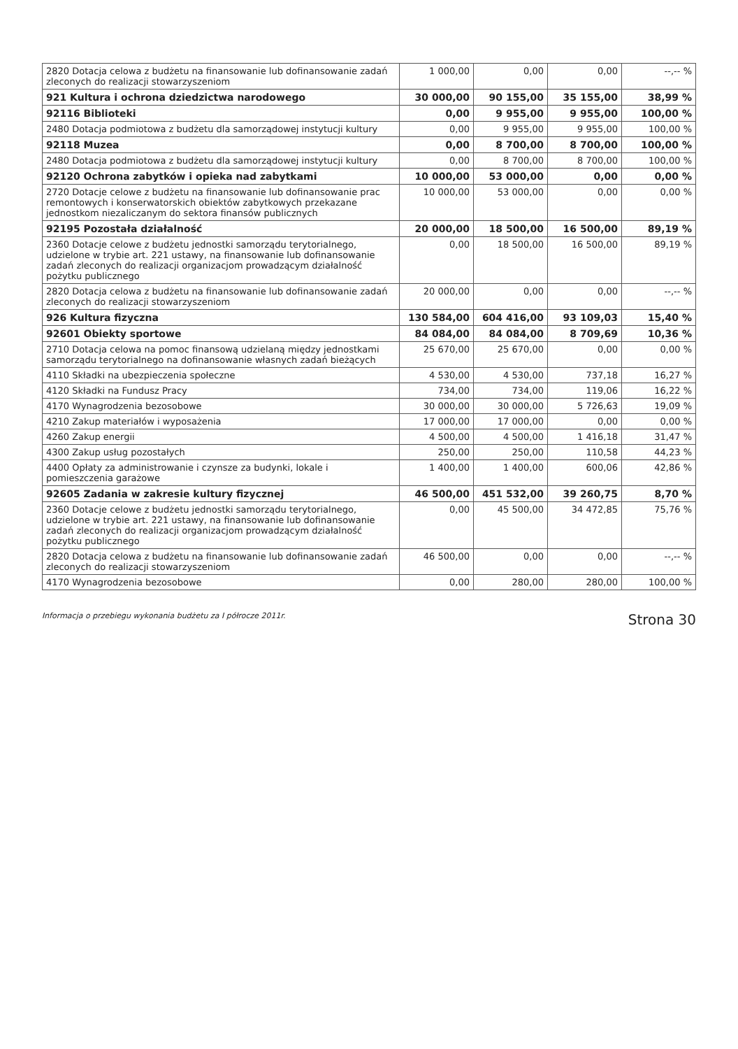| 2820 Dotacja celowa z budżetu na finansowanie lub dofinansowanie zadań zleconych do realizacji stowarzyszeniom | 1 000,00 | 0,00 | 0,00 | --,-- % |
| 921 Kultura i ochrona dziedzictwa narodowego | 30 000,00 | 90 155,00 | 35 155,00 | 38,99 % |
| 92116 Biblioteki | 0,00 | 9 955,00 | 9 955,00 | 100,00 % |
| 2480 Dotacja podmiotowa z budżetu dla samorządowej instytucji kultury | 0,00 | 9 955,00 | 9 955,00 | 100,00 % |
| 92118 Muzea | 0,00 | 8 700,00 | 8 700,00 | 100,00 % |
| 2480 Dotacja podmiotowa z budżetu dla samorządowej instytucji kultury | 0,00 | 8 700,00 | 8 700,00 | 100,00 % |
| 92120 Ochrona zabytków i opieka nad zabytkami | 10 000,00 | 53 000,00 | 0,00 | 0,00 % |
| 2720 Dotacje celowe z budżetu na finansowanie lub dofinansowanie prac remontowych i konserwatorskich obiektów zabytkowych przekazane jednostkom niezaliczanym do sektora finansów publicznych | 10 000,00 | 53 000,00 | 0,00 | 0,00 % |
| 92195 Pozostała działalność | 20 000,00 | 18 500,00 | 16 500,00 | 89,19 % |
| 2360 Dotacje celowe z budżetu jednostki samorządu terytorialnego, udzielone w trybie art. 221 ustawy, na finansowanie lub dofinansowanie zadań zleconych do realizacji organizacjom prowadzącym działalność pożytku publicznego | 0,00 | 18 500,00 | 16 500,00 | 89,19 % |
| 2820 Dotacja celowa z budżetu na finansowanie lub dofinansowanie zadań zleconych do realizacji stowarzyszeniom | 20 000,00 | 0,00 | 0,00 | --,-- % |
| 926 Kultura fizyczna | 130 584,00 | 604 416,00 | 93 109,03 | 15,40 % |
| 92601 Obiekty sportowe | 84 084,00 | 84 084,00 | 8 709,69 | 10,36 % |
| 2710 Dotacja celowa na pomoc finansową udzielaną między jednostkami samorządu terytorialnego na dofinansowanie własnych zadań bieżących | 25 670,00 | 25 670,00 | 0,00 | 0,00 % |
| 4110 Składki na ubezpieczenia społeczne | 4 530,00 | 4 530,00 | 737,18 | 16,27 % |
| 4120 Składki na Fundusz Pracy | 734,00 | 734,00 | 119,06 | 16,22 % |
| 4170 Wynagrodzenia bezosobowe | 30 000,00 | 30 000,00 | 5 726,63 | 19,09 % |
| 4210 Zakup materiałów i wyposażenia | 17 000,00 | 17 000,00 | 0,00 | 0,00 % |
| 4260 Zakup energii | 4 500,00 | 4 500,00 | 1 416,18 | 31,47 % |
| 4300 Zakup usług pozostałych | 250,00 | 250,00 | 110,58 | 44,23 % |
| 4400 Opłaty za administrowanie i czynsze za budynki, lokale i pomieszczenia garażowe | 1 400,00 | 1 400,00 | 600,06 | 42,86 % |
| 92605 Zadania w zakresie kultury fizycznej | 46 500,00 | 451 532,00 | 39 260,75 | 8,70 % |
| 2360 Dotacje celowe z budżetu jednostki samorządu terytorialnego, udzielone w trybie art. 221 ustawy, na finansowanie lub dofinansowanie zadań zleconych do realizacji organizacjom prowadzącym działalność pożytku publicznego | 0,00 | 45 500,00 | 34 472,85 | 75,76 % |
| 2820 Dotacja celowa z budżetu na finansowanie lub dofinansowanie zadań zleconych do realizacji stowarzyszeniom | 46 500,00 | 0,00 | 0,00 | --,-- % |
| 4170 Wynagrodzenia bezosobowe | 0,00 | 280,00 | 280,00 | 100,00 % |
Informacja o przebiegu wykonania budżetu za I półrocze 2011r. Strona 30